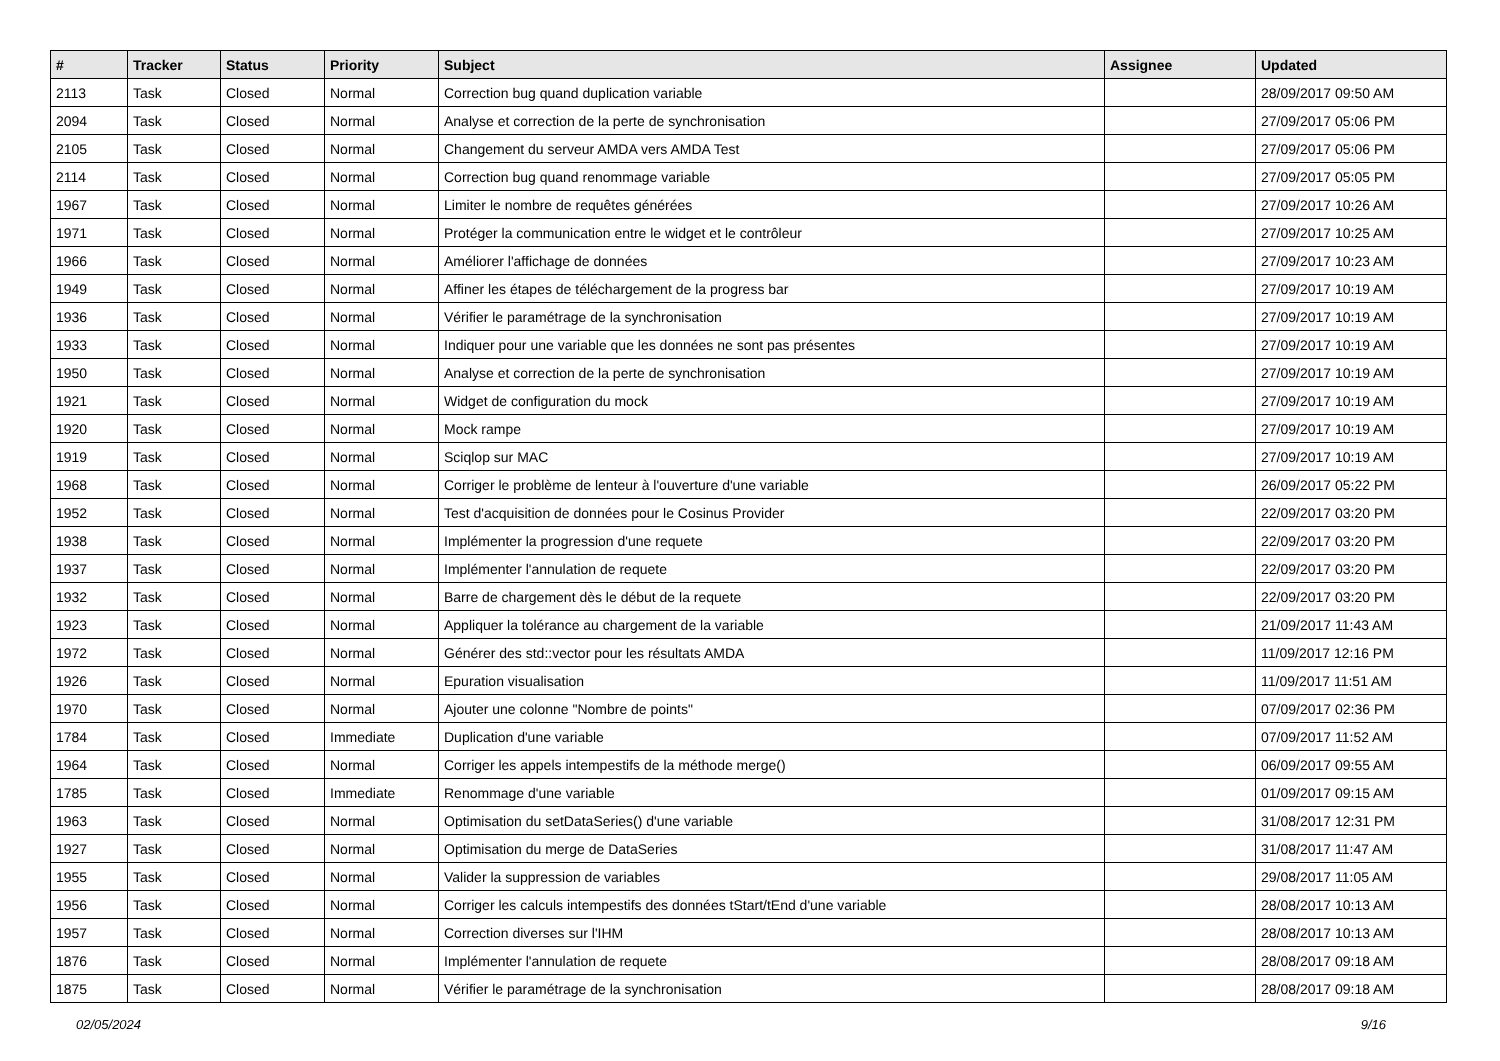| # | Tracker | Status | Priority | Subject | Assignee | Updated |
| --- | --- | --- | --- | --- | --- | --- |
| 2113 | Task | Closed | Normal | Correction bug quand duplication variable | | 28/09/2017 09:50 AM |
| 2094 | Task | Closed | Normal | Analyse et correction de la perte de synchronisation | | 27/09/2017 05:06 PM |
| 2105 | Task | Closed | Normal | Changement du serveur AMDA vers AMDA Test | | 27/09/2017 05:06 PM |
| 2114 | Task | Closed | Normal | Correction bug quand renommage variable | | 27/09/2017 05:05 PM |
| 1967 | Task | Closed | Normal | Limiter le nombre de requêtes générées | | 27/09/2017 10:26 AM |
| 1971 | Task | Closed | Normal | Protéger la communication entre le widget et le contrôleur | | 27/09/2017 10:25 AM |
| 1966 | Task | Closed | Normal | Améliorer l'affichage de données | | 27/09/2017 10:23 AM |
| 1949 | Task | Closed | Normal | Affiner les étapes de téléchargement de la progress bar | | 27/09/2017 10:19 AM |
| 1936 | Task | Closed | Normal | Vérifier le paramétrage de la synchronisation | | 27/09/2017 10:19 AM |
| 1933 | Task | Closed | Normal | Indiquer pour une variable que les données ne sont pas présentes | | 27/09/2017 10:19 AM |
| 1950 | Task | Closed | Normal | Analyse et correction de la perte de synchronisation | | 27/09/2017 10:19 AM |
| 1921 | Task | Closed | Normal | Widget de configuration du mock | | 27/09/2017 10:19 AM |
| 1920 | Task | Closed | Normal | Mock rampe | | 27/09/2017 10:19 AM |
| 1919 | Task | Closed | Normal | Sciqlop sur MAC | | 27/09/2017 10:19 AM |
| 1968 | Task | Closed | Normal | Corriger le problème de lenteur à l'ouverture d'une variable | | 26/09/2017 05:22 PM |
| 1952 | Task | Closed | Normal | Test d'acquisition de données pour le Cosinus Provider | | 22/09/2017 03:20 PM |
| 1938 | Task | Closed | Normal | Implémenter la progression d'une requete | | 22/09/2017 03:20 PM |
| 1937 | Task | Closed | Normal | Implémenter l'annulation de requete | | 22/09/2017 03:20 PM |
| 1932 | Task | Closed | Normal | Barre de chargement dès le début de la requete | | 22/09/2017 03:20 PM |
| 1923 | Task | Closed | Normal | Appliquer la tolérance au chargement de la variable | | 21/09/2017 11:43 AM |
| 1972 | Task | Closed | Normal | Générer des std::vector pour les résultats AMDA | | 11/09/2017 12:16 PM |
| 1926 | Task | Closed | Normal | Epuration visualisation | | 11/09/2017 11:51 AM |
| 1970 | Task | Closed | Normal | Ajouter une colonne "Nombre de points" | | 07/09/2017 02:36 PM |
| 1784 | Task | Closed | Immediate | Duplication d'une variable | | 07/09/2017 11:52 AM |
| 1964 | Task | Closed | Normal | Corriger les appels intempestifs de la méthode merge() | | 06/09/2017 09:55 AM |
| 1785 | Task | Closed | Immediate | Renommage d'une variable | | 01/09/2017 09:15 AM |
| 1963 | Task | Closed | Normal | Optimisation du setDataSeries() d'une variable | | 31/08/2017 12:31 PM |
| 1927 | Task | Closed | Normal | Optimisation du merge de DataSeries | | 31/08/2017 11:47 AM |
| 1955 | Task | Closed | Normal | Valider la suppression de variables | | 29/08/2017 11:05 AM |
| 1956 | Task | Closed | Normal | Corriger les calculs intempestifs des données tStart/tEnd d'une variable | | 28/08/2017 10:13 AM |
| 1957 | Task | Closed | Normal | Correction diverses sur l'IHM | | 28/08/2017 10:13 AM |
| 1876 | Task | Closed | Normal | Implémenter l'annulation de requete | | 28/08/2017 09:18 AM |
| 1875 | Task | Closed | Normal | Vérifier le paramétrage de la synchronisation | | 28/08/2017 09:18 AM |
02/05/2024 9/16